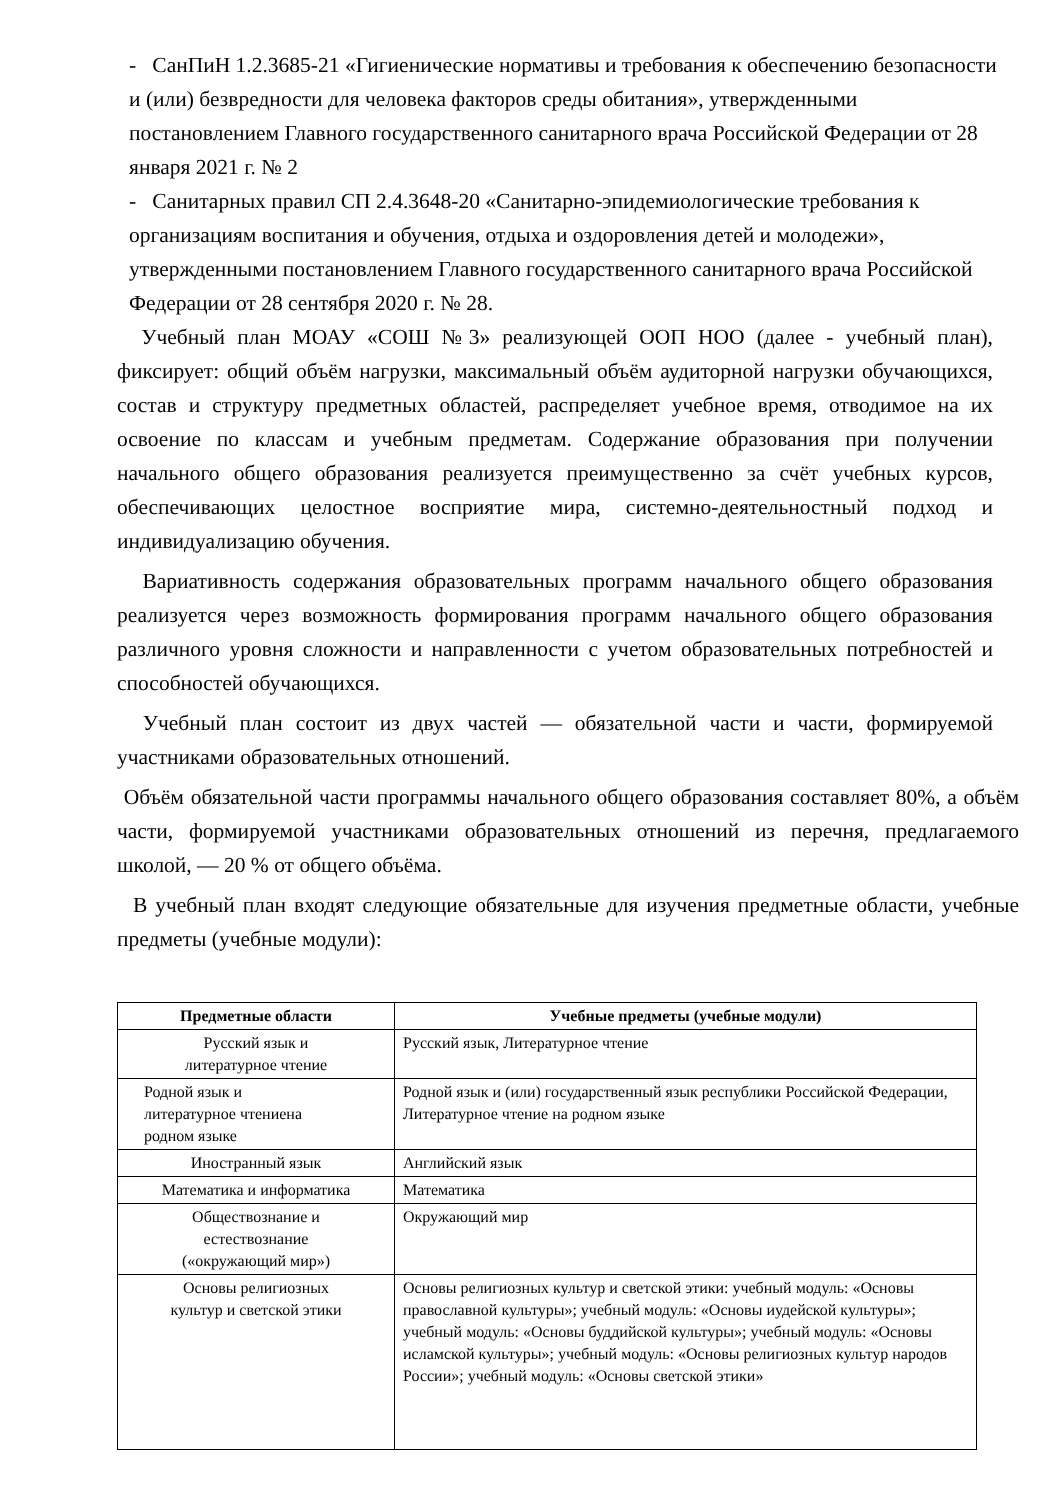- СанПиН 1.2.3685-21 «Гигиенические нормативы и требования к обеспечению безопасности и (или) безвредности для человека факторов среды обитания», утвержденными постановлением Главного государственного санитарного врача Российской Федерации от 28 января 2021 г. № 2
- Санитарных правил СП 2.4.3648-20 «Санитарно-эпидемиологические требования к организациям воспитания и обучения, отдыха и оздоровления детей и молодежи», утвержденными постановлением Главного государственного санитарного врача Российской Федерации от 28 сентября 2020 г. № 28.
Учебный план МОАУ «СОШ №3» реализующей ООП НОО (далее - учебный план), фиксирует: общий объём нагрузки, максимальный объём аудиторной нагрузки обучающихся, состав и структуру предметных областей, распределяет учебное время, отводимое на их освоение по классам и учебным предметам. Содержание образования при получении начального общего образования реализуется преимущественно за счёт учебных курсов, обеспечивающих целостное восприятие мира, системно-деятельностный подход и индивидуализацию обучения.
Вариативность содержания образовательных программ начального общего образования реализуется через возможность формирования программ начального общего образования различного уровня сложности и направленности с учетом образовательных потребностей и способностей обучающихся.
Учебный план состоит из двух частей — обязательной части и части, формируемой участниками образовательных отношений.
Объём обязательной части программы начального общего образования составляет 80%, а объём части, формируемой участниками образовательных отношений из перечня, предлагаемого школой, — 20 % от общего объёма.
В учебный план входят следующие обязательные для изучения предметные области, учебные предметы (учебные модули):
| Предметные области | Учебные предметы (учебные модули) |
| --- | --- |
| Русский язык и литературное чтение | Русский язык, Литературное чтение |
| Родной язык и литературное чтениена родном языке | Родной язык и (или) государственный язык республики Российской Федерации, Литературное чтение на родном языке |
| Иностранный язык | Английский язык |
| Математика и информатика | Математика |
| Обществознание и естествознание («окружающий мир») | Окружающий мир |
| Основы религиозных культур и светской этики | Основы религиозных культур и светской этики: учебный модуль: «Основы православной культуры»; учебный модуль: «Основы иудейской культуры»; учебный модуль: «Основы буддийской культуры»; учебный модуль: «Основы исламской культуры»; учебный модуль: «Основы религиозных культур народов России»; учебный модуль: «Основы светской этики» |